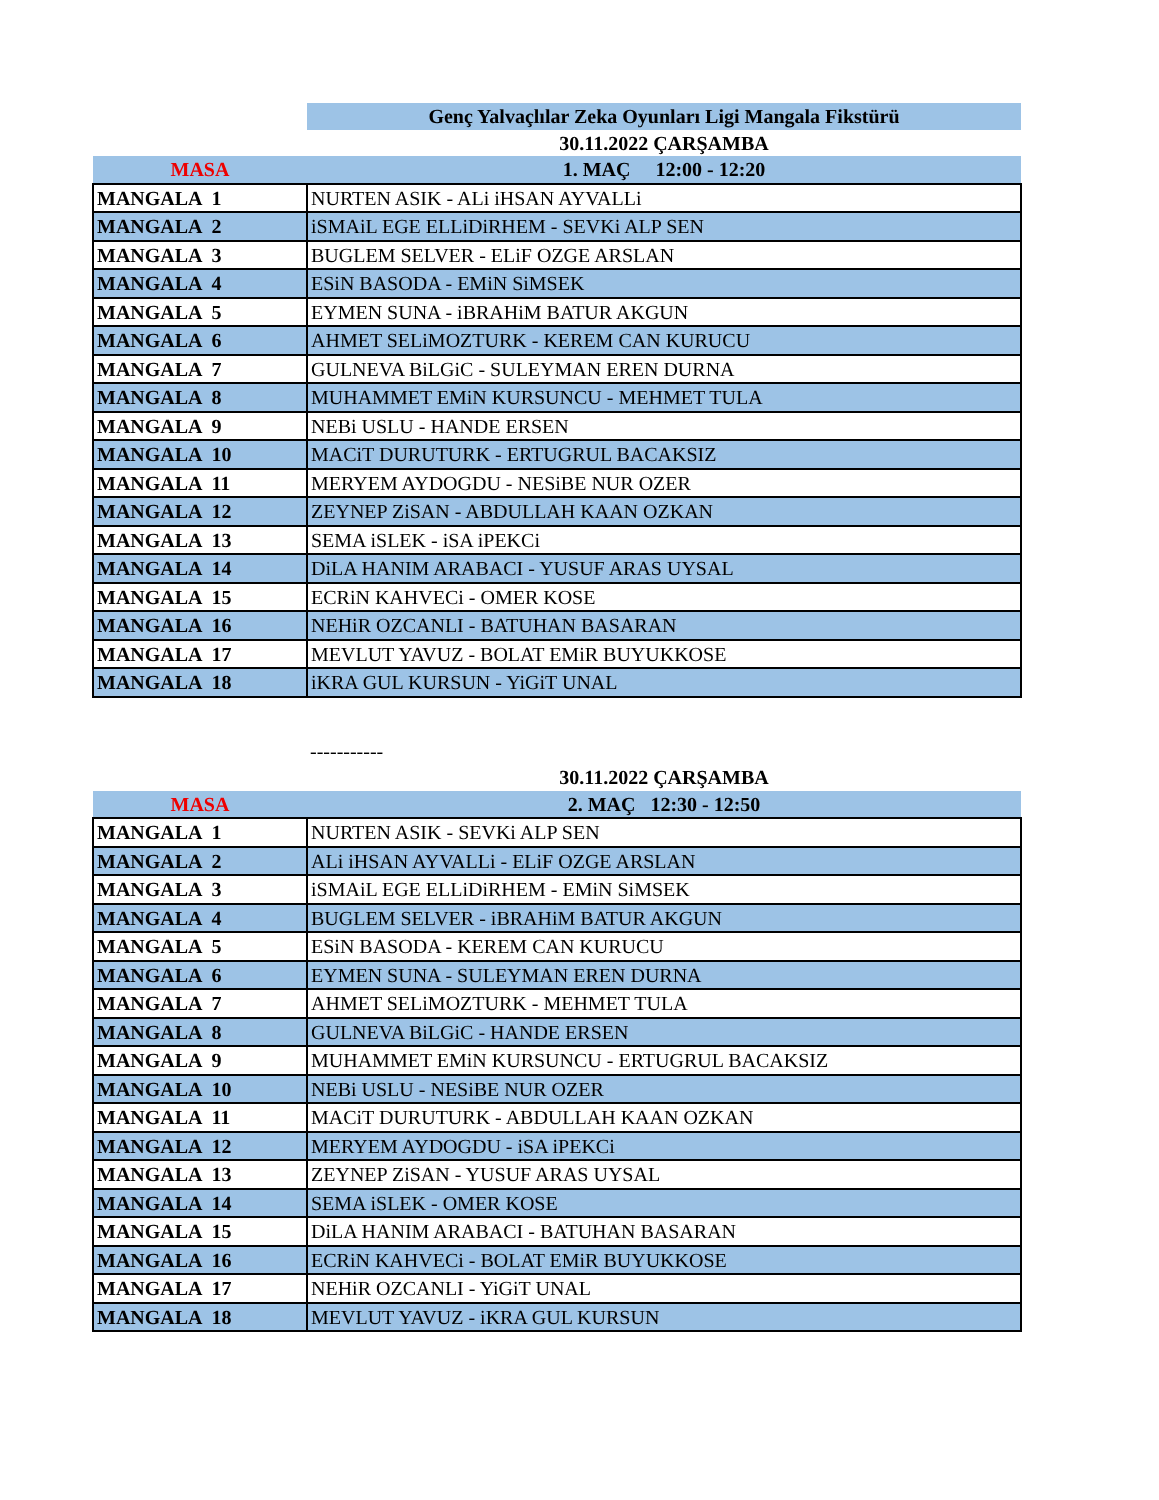| | Genç Yalvaçlılar Zeka Oyunları Ligi Mangala Fikstürü |
| | 30.11.2022 ÇARŞAMBA |
| MASA | 1. MAÇ 12:00 - 12:20 |
| MANGALA 1 | NURTEN ASIK - ALi iHSAN AYVALLi |
| MANGALA 2 | iSMAiL EGE ELLiDiRHEM - SEVKi ALP SEN |
| MANGALA 3 | BUGLEM SELVER - ELiF OZGE ARSLAN |
| MANGALA 4 | ESiN BASODA - EMiN SiMSEK |
| MANGALA 5 | EYMEN SUNA - iBRAHiM BATUR AKGUN |
| MANGALA 6 | AHMET SELiMOZTURK - KEREM CAN KURUCU |
| MANGALA 7 | GULNEVA BiLGiC - SULEYMAN EREN DURNA |
| MANGALA 8 | MUHAMMET EMiN KURSUNCU - MEHMET TULA |
| MANGALA 9 | NEBi USLU - HANDE ERSEN |
| MANGALA 10 | MACiT DURUTURK - ERTUGRUL BACAKSIZ |
| MANGALA 11 | MERYEM AYDOGDU - NESiBE NUR OZER |
| MANGALA 12 | ZEYNEP ZiSAN - ABDULLAH KAAN OZKAN |
| MANGALA 13 | SEMA iSLEK - iSA iPEKCi |
| MANGALA 14 | DiLA HANIM ARABACI - YUSUF ARAS UYSAL |
| MANGALA 15 | ECRiN KAHVECi - OMER KOSE |
| MANGALA 16 | NEHiR OZCANLI - BATUHAN BASARAN |
| MANGALA 17 | MEVLUT YAVUZ - BOLAT EMiR BUYUKKOSE |
| MANGALA 18 | iKRA GUL KURSUN - YiGiT UNAL |
| | ----------- |
| | 30.11.2022 ÇARŞAMBA |
| MASA | 2. MAÇ 12:30 - 12:50 |
| MANGALA 1 | NURTEN ASIK - SEVKi ALP SEN |
| MANGALA 2 | ALi iHSAN AYVALLi - ELiF OZGE ARSLAN |
| MANGALA 3 | iSMAiL EGE ELLiDiRHEM - EMiN SiMSEK |
| MANGALA 4 | BUGLEM SELVER - iBRAHiM BATUR AKGUN |
| MANGALA 5 | ESiN BASODA - KEREM CAN KURUCU |
| MANGALA 6 | EYMEN SUNA - SULEYMAN EREN DURNA |
| MANGALA 7 | AHMET SELiMOZTURK - MEHMET TULA |
| MANGALA 8 | GULNEVA BiLGiC - HANDE ERSEN |
| MANGALA 9 | MUHAMMET EMiN KURSUNCU - ERTUGRUL BACAKSIZ |
| MANGALA 10 | NEBi USLU - NESiBE NUR OZER |
| MANGALA 11 | MACiT DURUTURK - ABDULLAH KAAN OZKAN |
| MANGALA 12 | MERYEM AYDOGDU - iSA iPEKCi |
| MANGALA 13 | ZEYNEP ZiSAN - YUSUF ARAS UYSAL |
| MANGALA 14 | SEMA iSLEK - OMER KOSE |
| MANGALA 15 | DiLA HANIM ARABACI - BATUHAN BASARAN |
| MANGALA 16 | ECRiN KAHVECi - BOLAT EMiR BUYUKKOSE |
| MANGALA 17 | NEHiR OZCANLI - YiGiT UNAL |
| MANGALA 18 | MEVLUT YAVUZ - iKRA GUL KURSUN |